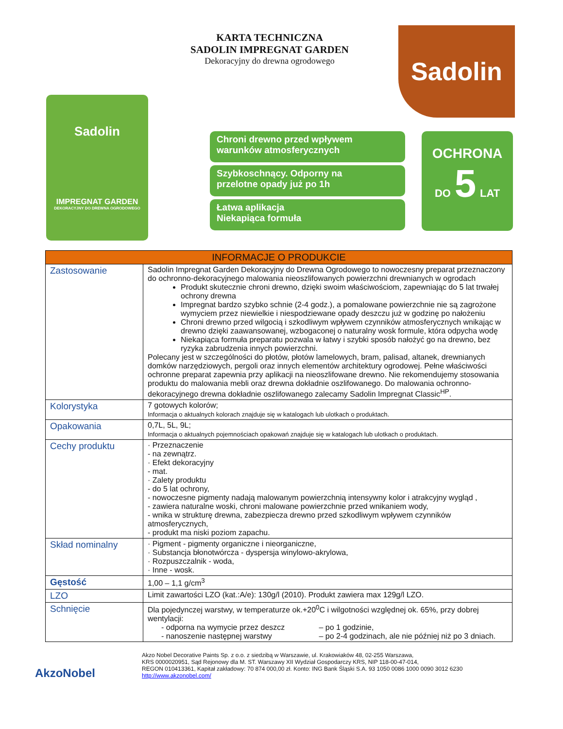KARTA TECHNICZNA
SADOLIN IMPREGNAT GARDEN
Dekoracyjny do drewna ogrodowego
Sadolin
Sadolin
IMPREGNAT GARDEN
DEKORACYJNY DO DREWNA OGRODOWEGO
Chroni drewno przed wpływem
warunków atmosferycznych
Szybkoschnący. Odporny na
przelotne opady już po 1h
Łatwa aplikacja
Niekapiąca formuła
OCHRONA
DO 5 LAT
| INFORMACJE O PRODUKCIE | |
| --- | --- |
| Zastosowanie | Sadolin Impregnat Garden Dekoracyjny do Drewna Ogrodowego to nowoczesny preparat przeznaczony do ochronno-dekoracyjnego malowania nieoszlifowanych powierzchni drewnianych w ogrodach Produkt skutecznie chroni drewno, dzięki swoim właściwościom, zapewniając do 5 lat trwałej ochrony drewna Impregnat bardzo szybko schnie (2-4 godz.), a pomalowane powierzchnie nie są zagrożone wymyciem przez niewielkie i niespodziewane opady deszczu już w godzinę po nałożeniu Chroni drewno przed wilgocią i szkodliwym wpływem czynników atmosferycznych wnikając w drewno dzięki zaawansowanej, wzbogaconej o naturalny wosk formule, która odpycha wodę Niekapiąca formuła preparatu pozwala w łatwy i szybki sposób nałożyć go na drewno, bez ryzyka zabrudzenia innych powierzchni. Polecany jest w szczególności do płotów, płotów lamelowych, bram, palisad, altanek, drewnianych domków narzędziowych, pergoli oraz innych elementów architektury ogrodowej. Pełne właściwości ochronne preparat zapewnia przy aplikacji na nieoszlifowane drewno. Nie rekomendujemy stosowania produktu do malowania mebli oraz drewna dokładnie oszlifowanego. Do malowania ochronno-dekoracyjnego drewna dokładnie oszlifowanego zalecamy Sadolin Impregnat Classic<sup>HP</sup>. |
| Kolorystyka | 7 gotowych kolorów; Informacja o aktualnych kolorach znajduje się w katalogach lub ulotkach o produktach. |
| Opakowania | 0,7L, 5L, 9L; Informacja o aktualnych pojemnościach opakowań znajduje się w katalogach lub ulotkach o produktach. |
| Cechy produktu | · Przeznaczenie - na zewnątrz. · Efekt dekoracyjny - mat. · Zalety produktu - do 5 lat ochrony, - nowoczesne pigmenty nadają malowanym powierzchnią intensywny kolor i atrakcyjny wygląd , - zawiera naturalne woski, chroni malowane powierzchnie przed wnikaniem wody, - wnika w strukturę drewna, zabezpiecza drewno przed szkodliwym wpływem czynników atmosferycznych, - produkt ma niski poziom zapachu. |
| Skład nominalny | · Pigment - pigmenty organiczne i nieorganiczne, · Substancja błonotwórcza - dyspersja winylowo-akrylowa, · Rozpuszczalnik - woda, · Inne - wosk. |
| Gęstość | 1,00 – 1,1 g/cm<sup>3</sup> |
| LZO | Limit zawartości LZO (kat.:A/e): 130g/l (2010). Produkt zawiera max 129g/l LZO. |
| Schnięcie | Dla pojedynczej warstwy, w temperaturze ok.+20<sup>0</sup>C i wilgotności względnej ok. 65%, przy dobrej wentylacji: - odporna na wymycie przez deszcz – po 1 godzinie, - nanoszenie następnej warstwy – po 2-4 godzinach, ale nie później niż po 3 dniach. |
AkzoNobel
Akzo Nobel Decorative Paints Sp. z o.o. z siedzibą w Warszawie, ul. Krakowiaków 48, 02-255 Warszawa,
KRS 0000020951, Sąd Rejonowy dla M. ST. Warszawy XII Wydział Gospodarczy KRS, NIP 118-00-47-014,
REGON 010413361, Kapitał zakładowy: 70 874 000,00 zł. Konto: ING Bank Śląski S.A. 93 1050 0086 1000 0090 3012 6230
http://www.akzonobel.com/